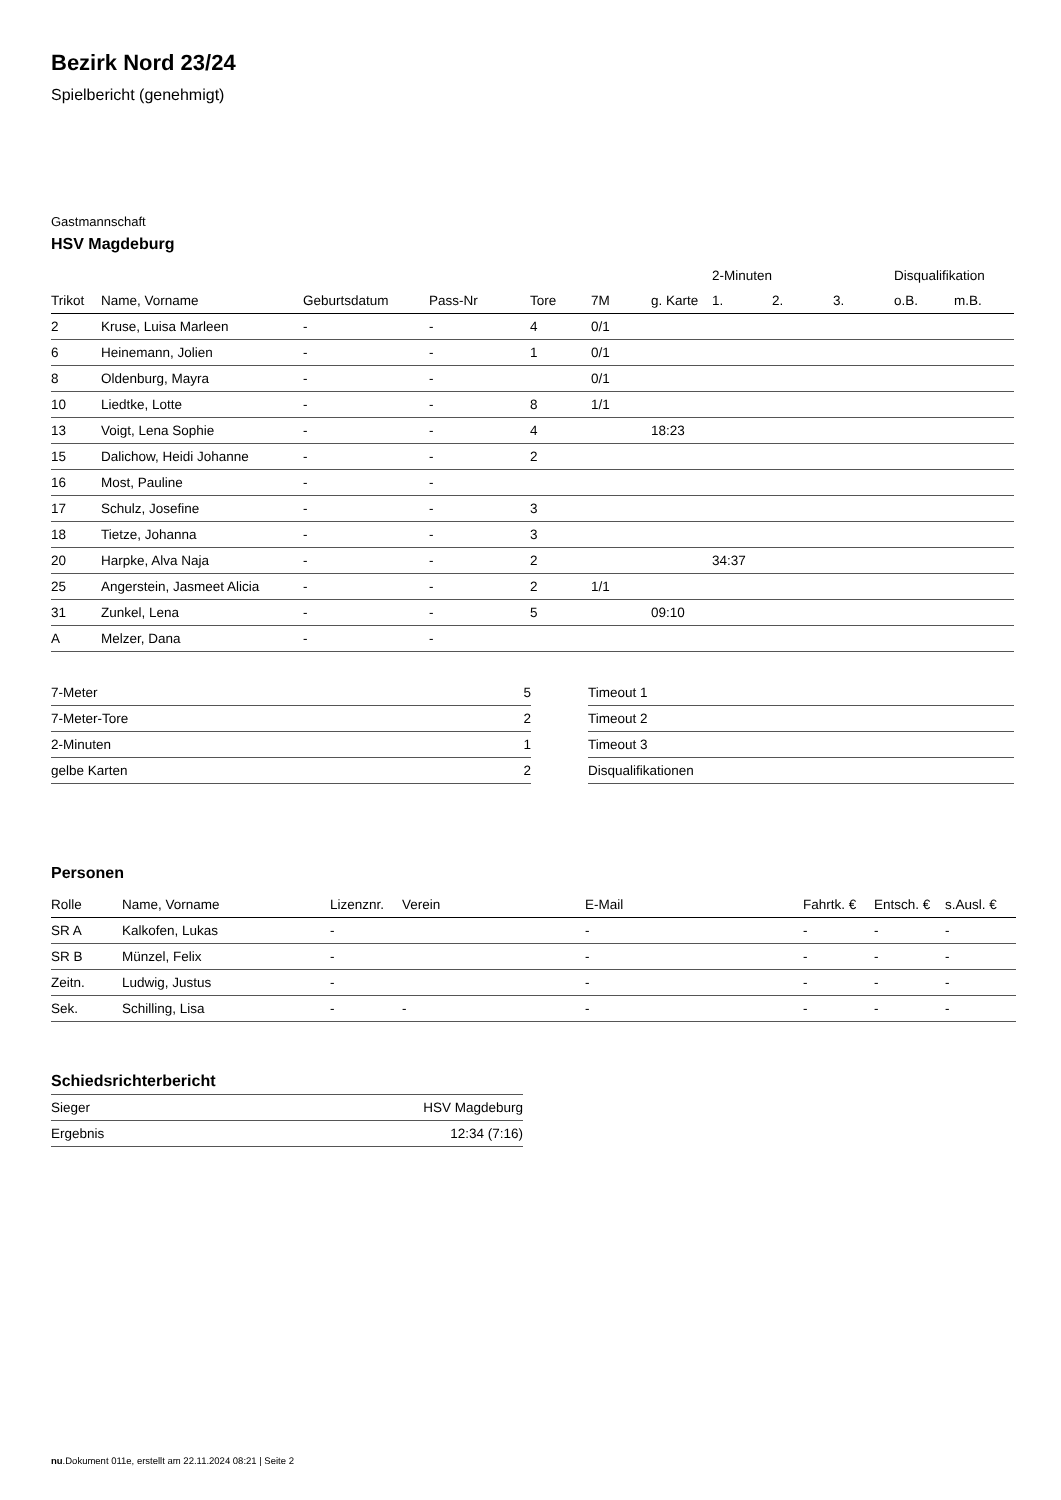Bezirk Nord 23/24
Spielbericht (genehmigt)
Gastmannschaft
HSV Magdeburg
| | | | | | | | 2-Minuten | | | Disqualifikation | |
| --- | --- | --- | --- | --- | --- | --- | --- | --- | --- | --- | --- |
| Trikot | Name, Vorname | Geburtsdatum | Pass-Nr | Tore | 7M | g. Karte | 1. | 2. | 3. | o.B. | m.B. |
| 2 | Kruse, Luisa Marleen | - | - | 4 | 0/1 | | | | | | |
| 6 | Heinemann, Jolien | - | - | 1 | 0/1 | | | | | | |
| 8 | Oldenburg, Mayra | - | - | | 0/1 | | | | | | |
| 10 | Liedtke, Lotte | - | - | 8 | 1/1 | | | | | | |
| 13 | Voigt, Lena Sophie | - | - | 4 | | 18:23 | | | | | |
| 15 | Dalichow, Heidi Johanne | - | - | 2 | | | | | | | |
| 16 | Most, Pauline | - | - | | | | | | | | |
| 17 | Schulz, Josefine | - | - | 3 | | | | | | | |
| 18 | Tietze, Johanna | - | - | 3 | | | | | | | |
| 20 | Harpke, Alva Naja | - | - | 2 | | | 34:37 | | | | |
| 25 | Angerstein, Jasmeet Alicia | - | - | 2 | 1/1 | | | | | | |
| 31 | Zunkel, Lena | - | - | 5 | | 09:10 | | | | | |
| A | Melzer, Dana | - | - | | | | | | | | |
| 7-Meter | 5 |
| 7-Meter-Tore | 2 |
| 2-Minuten | 1 |
| gelbe Karten | 2 |
| Timeout 1 |
| Timeout 2 |
| Timeout 3 |
| Disqualifikationen |
Personen
| Rolle | Name, Vorname | Lizenznr. | Verein | E-Mail | Fahrtk. € | Entsch. € | s.Ausl. € |
| --- | --- | --- | --- | --- | --- | --- | --- |
| SR A | Kalkofen, Lukas | - | | - | - | - | - |
| SR B | Münzel, Felix | - | | - | - | - | - |
| Zeitn. | Ludwig, Justus | - | | - | - | - | - |
| Sek. | Schilling, Lisa | - | - | - | - | - | - |
Schiedsrichterbericht
| Sieger | HSV Magdeburg |
| Ergebnis | 12:34 (7:16) |
nu.Dokument 011e, erstellt am 22.11.2024 08:21 | Seite 2